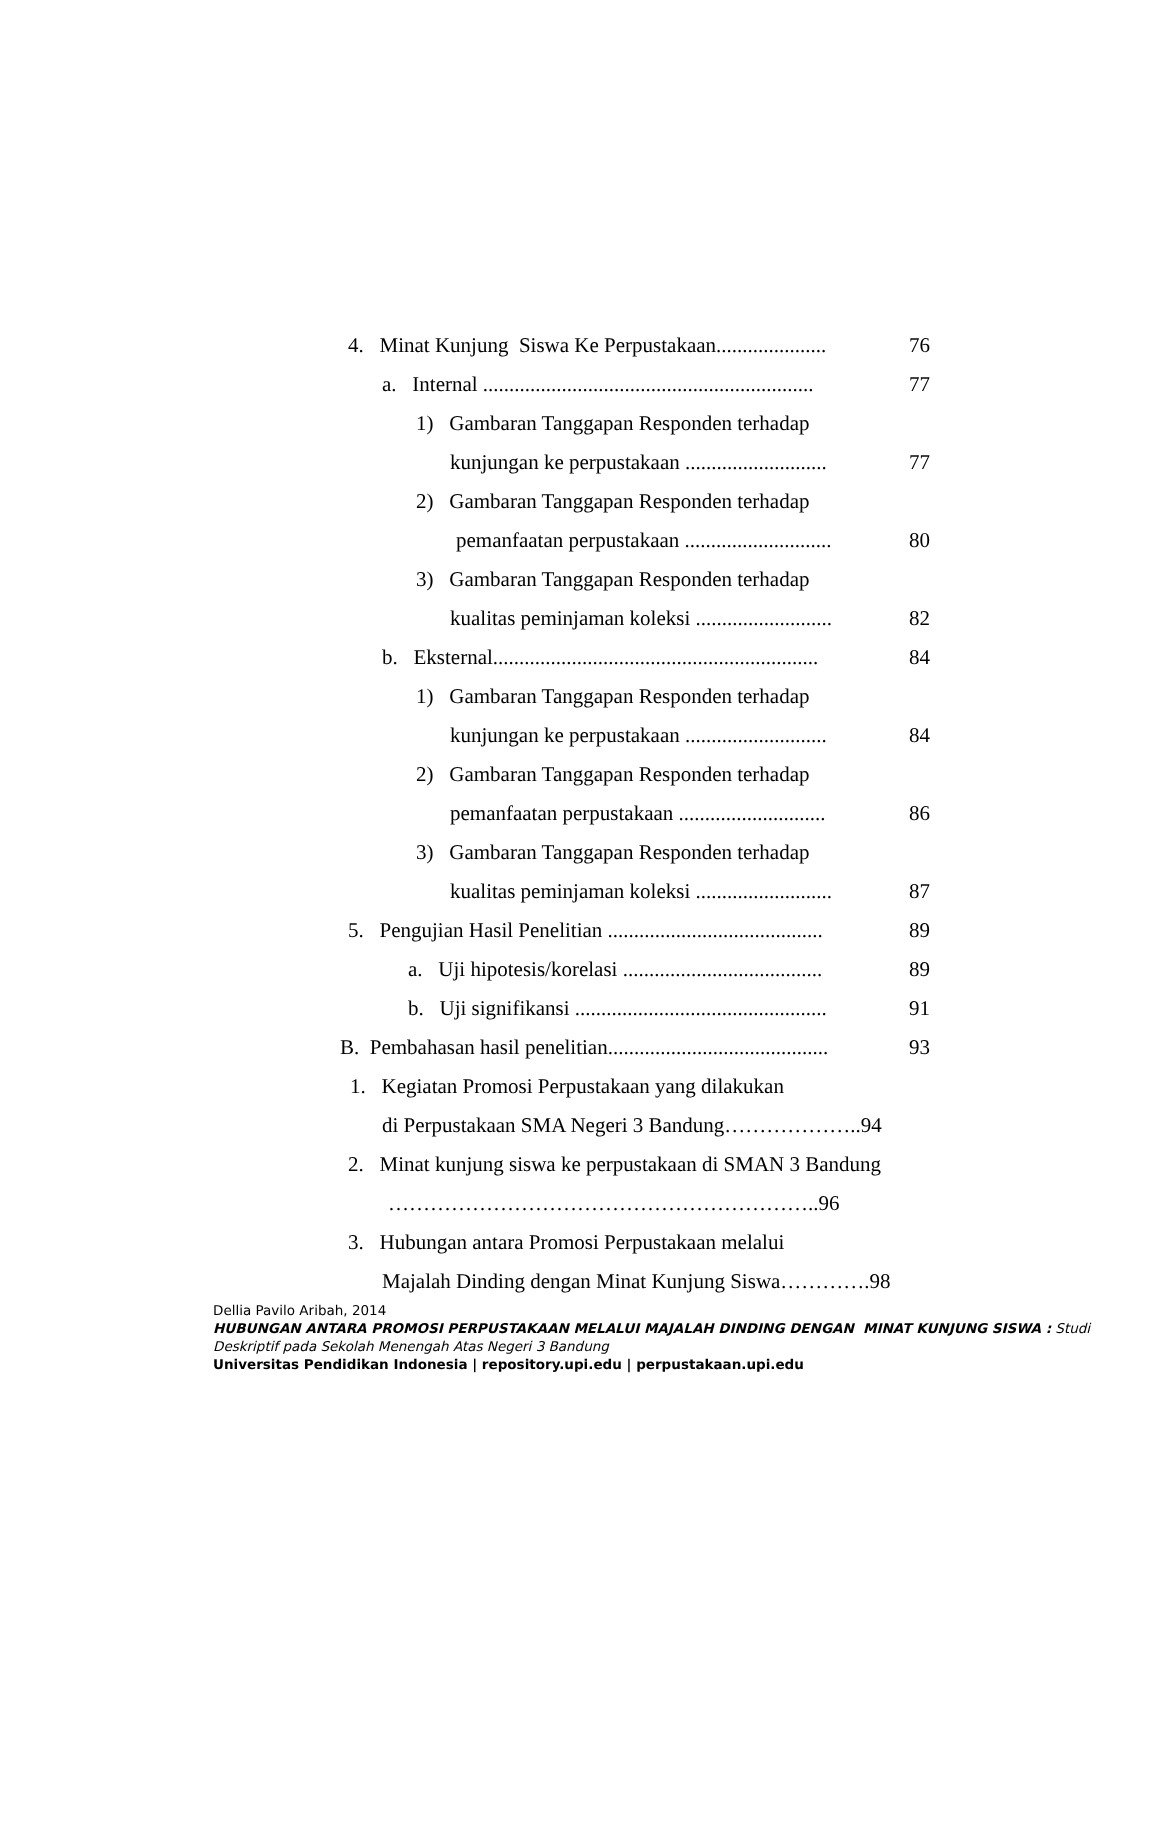4. Minat Kunjung Siswa Ke Perpustakaan..................... 76
a. Internal ............................................................... 77
1) Gambaran Tanggapan Responden terhadap
kunjungan ke perpustakaan ........................... 77
2) Gambaran Tanggapan Responden terhadap
pemanfaatan perpustakaan ............................ 80
3) Gambaran Tanggapan Responden terhadap
kualitas peminjaman koleksi .......................... 82
b. Eksternal.............................................................. 84
1) Gambaran Tanggapan Responden terhadap
kunjungan ke perpustakaan ........................... 84
2) Gambaran Tanggapan Responden terhadap
pemanfaatan perpustakaan ............................ 86
3) Gambaran Tanggapan Responden terhadap
kualitas peminjaman koleksi .......................... 87
5. Pengujian Hasil Penelitian ......................................... 89
a. Uji hipotesis/korelasi ...................................... 89
b. Uji signifikansi ................................................ 91
B. Pembahasan hasil penelitian.......................................... 93
1. Kegiatan Promosi Perpustakaan yang dilakukan
di Perpustakaan SMA Negeri 3 Bandung………………..94
2. Minat kunjung siswa ke perpustakaan di SMAN 3 Bandung
……………………………………………………..96
3. Hubungan antara Promosi Perpustakaan melalui
Majalah Dinding dengan Minat Kunjung Siswa………….98
Dellia Pavilo Aribah, 2014
HUBUNGAN ANTARA PROMOSI PERPUSTAKAAN MELALUI MAJALAH DINDING DENGAN MINAT KUNJUNG SISWA : Studi Deskriptif pada Sekolah Menengah Atas Negeri 3 Bandung
Universitas Pendidikan Indonesia | repository.upi.edu | perpustakaan.upi.edu